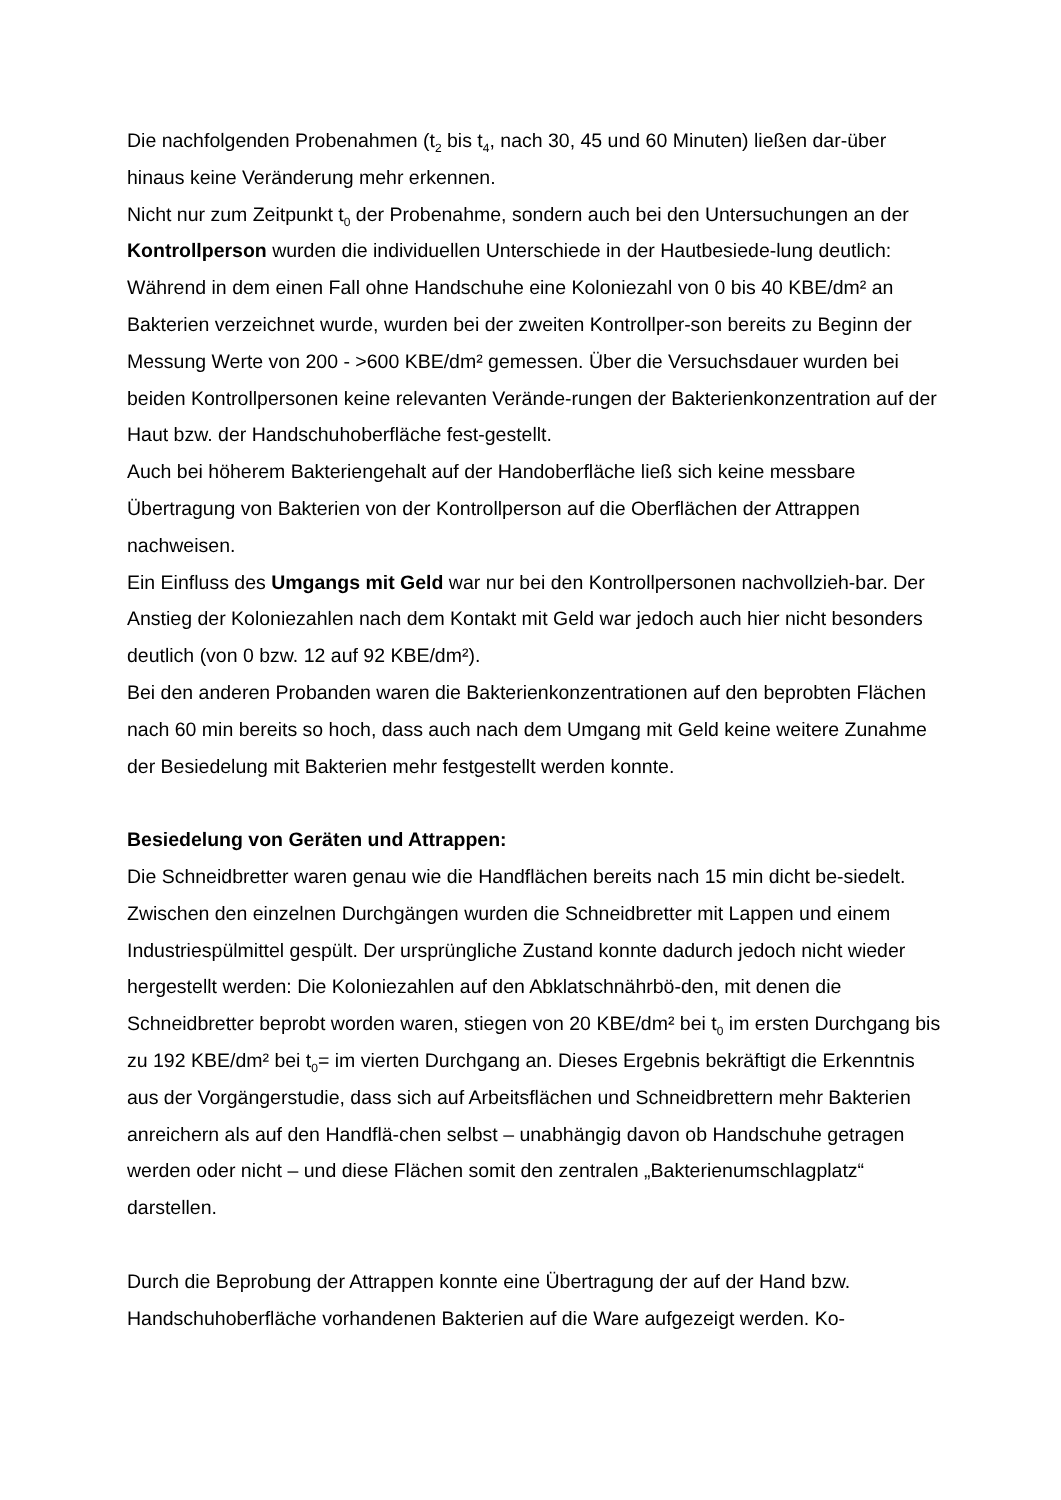Die nachfolgenden Probenahmen (t<sub>2</sub> bis t<sub>4</sub>, nach 30, 45 und 60 Minuten) ließen dar-über hinaus keine Veränderung mehr erkennen.
Nicht nur zum Zeitpunkt t<sub>0</sub> der Probenahme, sondern auch bei den Untersuchungen an der Kontrollperson wurden die individuellen Unterschiede in der Hautbesiede-lung deutlich: Während in dem einen Fall ohne Handschuhe eine Koloniezahl von 0 bis 40 KBE/dm² an Bakterien verzeichnet wurde, wurden bei der zweiten Kontrollper-son bereits zu Beginn der Messung Werte von 200 - >600 KBE/dm² gemessen. Über die Versuchsdauer wurden bei beiden Kontrollpersonen keine relevanten Verände-rungen der Bakterienkonzentration auf der Haut bzw. der Handschuhoberfläche fest-gestellt.
Auch bei höherem Bakteriengehalt auf der Handoberfläche ließ sich keine messbare Übertragung von Bakterien von der Kontrollperson auf die Oberflächen der Attrappen nachweisen.
Ein Einfluss des Umgangs mit Geld war nur bei den Kontrollpersonen nachvollzieh-bar. Der Anstieg der Koloniezahlen nach dem Kontakt mit Geld war jedoch auch hier nicht besonders deutlich (von 0 bzw. 12 auf 92 KBE/dm²).
Bei den anderen Probanden waren die Bakterienkonzentrationen auf den beprobten Flächen nach 60 min bereits so hoch, dass auch nach dem Umgang mit Geld keine weitere Zunahme der Besiedelung mit Bakterien mehr festgestellt werden konnte.
Besiedelung von Geräten und Attrappen:
Die Schneidbretter waren genau wie die Handflächen bereits nach 15 min dicht be-siedelt. Zwischen den einzelnen Durchgängen wurden die Schneidbretter mit Lappen und einem Industriespülmittel gespült. Der ursprüngliche Zustand konnte dadurch jedoch nicht wieder hergestellt werden: Die Koloniezahlen auf den Abklatschnährbö-den, mit denen die Schneidbretter beprobt worden waren, stiegen von 20 KBE/dm² bei t<sub>0</sub> im ersten Durchgang bis zu 192 KBE/dm² bei t<sub>0</sub>= im vierten Durchgang an. Dieses Ergebnis bekräftigt die Erkenntnis aus der Vorgängerstudie, dass sich auf Arbeitsflächen und Schneidbrettern mehr Bakterien anreichern als auf den Handflä-chen selbst – unabhängig davon ob Handschuhe getragen werden oder nicht – und diese Flächen somit den zentralen „Bakterienumschlagplatz“ darstellen.
Durch die Beprobung der Attrappen konnte eine Übertragung der auf der Hand bzw. Handschuhoberfläche vorhandenen Bakterien auf die Ware aufgezeigt werden. Ko-